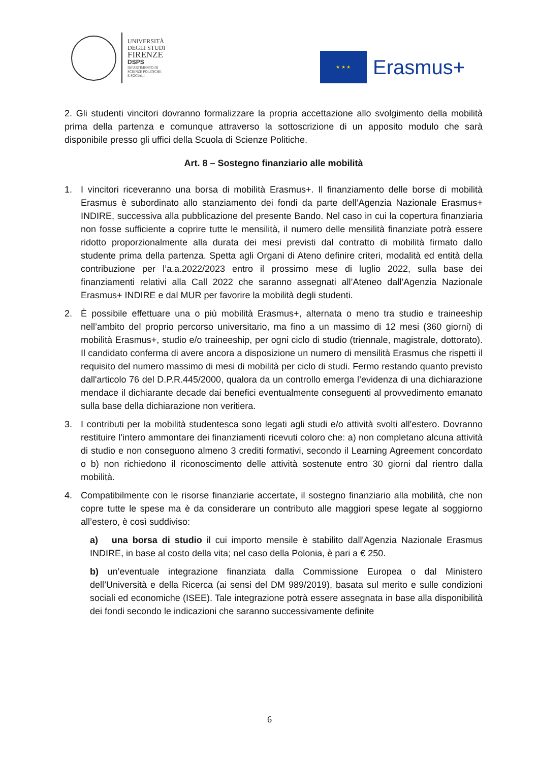UNIVERSITÀ
DEGLI STUDI
FIRENZE
DSPS
DIPARTIMENTO DI
SCIENZE POLITICHE
E SOCIALI
★ ★ ★
Erasmus+
2. Gli studenti vincitori dovranno formalizzare la propria accettazione allo svolgimento della mobilità prima della partenza e comunque attraverso la sottoscrizione di un apposito modulo che sarà disponibile presso gli uffici della Scuola di Scienze Politiche.
Art. 8 – Sostegno finanziario alle mobilità
1. I vincitori riceveranno una borsa di mobilità Erasmus+. Il finanziamento delle borse di mobilità Erasmus è subordinato allo stanziamento dei fondi da parte dell’Agenzia Nazionale Erasmus+ INDIRE, successiva alla pubblicazione del presente Bando. Nel caso in cui la copertura finanziaria non fosse sufficiente a coprire tutte le mensilità, il numero delle mensilità finanziate potrà essere ridotto proporzionalmente alla durata dei mesi previsti dal contratto di mobilità firmato dallo studente prima della partenza. Spetta agli Organi di Ateno definire criteri, modalità ed entità della contribuzione per l’a.a.2022/2023 entro il prossimo mese di luglio 2022, sulla base dei finanziamenti relativi alla Call 2022 che saranno assegnati all’Ateneo dall’Agenzia Nazionale Erasmus+ INDIRE e dal MUR per favorire la mobilità degli studenti.
2. È possibile effettuare una o più mobilità Erasmus+, alternata o meno tra studio e traineeship nell’ambito del proprio percorso universitario, ma fino a un massimo di 12 mesi (360 giorni) di mobilità Erasmus+, studio e/o traineeship, per ogni ciclo di studio (triennale, magistrale, dottorato). Il candidato conferma di avere ancora a disposizione un numero di mensilità Erasmus che rispetti il requisito del numero massimo di mesi di mobilità per ciclo di studi. Fermo restando quanto previsto dall'articolo 76 del D.P.R.445/2000, qualora da un controllo emerga l’evidenza di una dichiarazione mendace il dichiarante decade dai benefici eventualmente conseguenti al provvedimento emanato sulla base della dichiarazione non veritiera.
3. I contributi per la mobilità studentesca sono legati agli studi e/o attività svolti all'estero. Dovranno restituire l’intero ammontare dei finanziamenti ricevuti coloro che: a) non completano alcuna attività di studio e non conseguono almeno 3 crediti formativi, secondo il Learning Agreement concordato o b) non richiedono il riconoscimento delle attività sostenute entro 30 giorni dal rientro dalla mobilità.
4. Compatibilmente con le risorse finanziarie accertate, il sostegno finanziario alla mobilità, che non copre tutte le spese ma è da considerare un contributo alle maggiori spese legate al soggiorno all’estero, è così suddiviso:
a) una borsa di studio il cui importo mensile è stabilito dall'Agenzia Nazionale Erasmus INDIRE, in base al costo della vita; nel caso della Polonia, è pari a € 250.
b) un’eventuale integrazione finanziata dalla Commissione Europea o dal Ministero dell’Università e della Ricerca (ai sensi del DM 989/2019), basata sul merito e sulle condizioni sociali ed economiche (ISEE). Tale integrazione potrà essere assegnata in base alla disponibilità dei fondi secondo le indicazioni che saranno successivamente definite
6